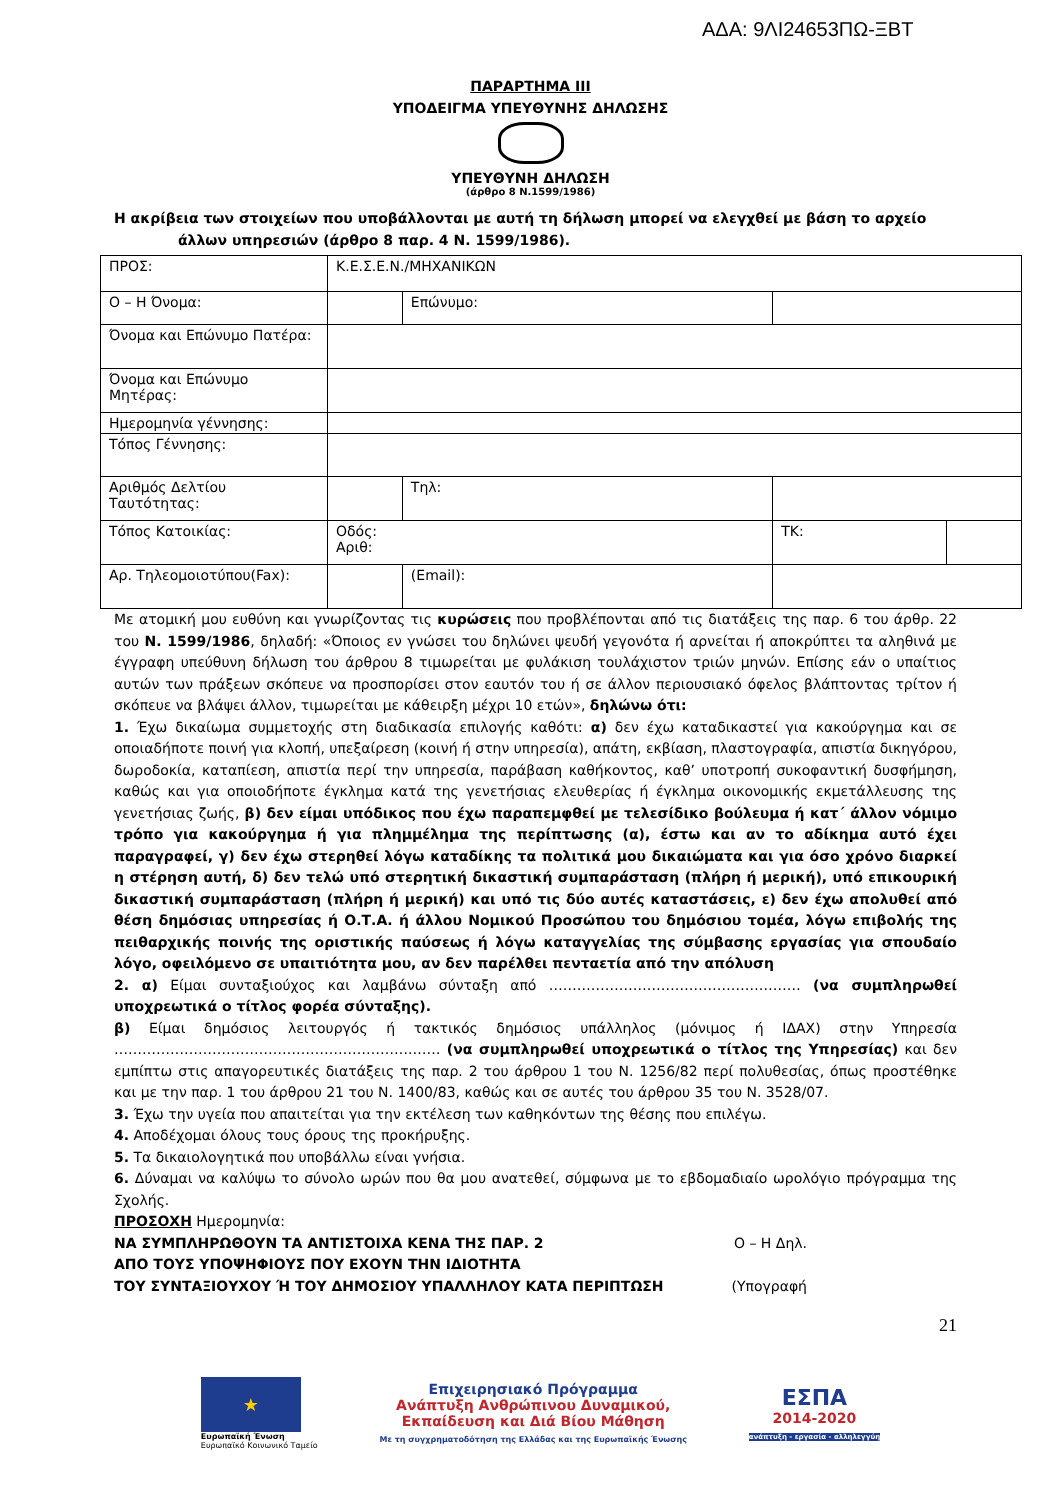ΑΔΑ: 9ΛΙ24653ΠΩ-ΞΒΤ
ΠΑΡΑΡΤΗΜΑ ΙΙΙ
ΥΠΟΔΕΙΓΜΑ ΥΠΕΥΘΥΝΗΣ ΔΗΛΩΣΗΣ
ΥΠΕΥΘΥΝΗ ΔΗΛΩΣΗ
(άρθρο 8 Ν.1599/1986)
Η ακρίβεια των στοιχείων που υποβάλλονται με αυτή τη δήλωση μπορεί να ελεγχθεί με βάση το αρχείο
άλλων υπηρεσιών (άρθρο 8 παρ. 4 Ν. 1599/1986).
| ΠΡΟΣ: | Κ.Ε.Σ.Ε.Ν./ΜΗΧΑΝΙΚΩΝ | | | | |
| Ο – Η Όνομα: | | | Επώνυμο: | | |
| Όνομα και Επώνυμο Πατέρα: | | | | | |
| Όνομα και Επώνυμο Μητέρας: | | | | | |
| Ημερομηνία γέννησης: | | | | | |
| Τόπος Γέννησης: | | | | | |
| Αριθμός Δελτίου Ταυτότητας: | | | Τηλ: | | |
| Τόπος Κατοικίας: | Οδός: Αριθ: | | | ΤΚ: | |
| Αρ. Τηλεομοιοτύπου(Fax): | | | (Email): | | |
Με ατομική μου ευθύνη και γνωρίζοντας τις κυρώσεις που προβλέπονται από τις διατάξεις της παρ. 6 του άρθρ. 22 του Ν. 1599/1986, δηλαδή: «Όποιος εν γνώσει του δηλώνει ψευδή γεγονότα ή αρνείται ή αποκρύπτει τα αληθινά με έγγραφη υπεύθυνη δήλωση του άρθρου 8 τιμωρείται με φυλάκιση τουλάχιστον τριών μηνών. Επίσης εάν ο υπαίτιος αυτών των πράξεων σκόπευε να προσπορίσει στον εαυτόν του ή σε άλλον περιουσιακό όφελος βλάπτοντας τρίτον ή σκόπευε να βλάψει άλλον, τιμωρείται με κάθειρξη μέχρι 10 ετών», δηλώνω ότι:
1. Έχω δικαίωμα συμμετοχής στη διαδικασία επιλογής καθότι: α) δεν έχω καταδικαστεί για κακούργημα και σε οποιαδήποτε ποινή για κλοπή, υπεξαίρεση (κοινή ή στην υπηρεσία), απάτη, εκβίαση, πλαστογραφία, απιστία δικηγόρου, δωροδοκία, καταπίεση, απιστία περί την υπηρεσία, παράβαση καθήκοντος, καθ’ υποτροπή συκοφαντική δυσφήμηση, καθώς και για οποιοδήποτε έγκλημα κατά της γενετήσιας ελευθερίας ή έγκλημα οικονομικής εκμετάλλευσης της γενετήσιας ζωής, β) δεν είμαι υπόδικος που έχω παραπεμφθεί με τελεσίδικο βούλευμα ή κατ΄ άλλον νόμιμο τρόπο για κακούργημα ή για πλημμέλημα της περίπτωσης (α), έστω και αν το αδίκημα αυτό έχει παραγραφεί, γ) δεν έχω στερηθεί λόγω καταδίκης τα πολιτικά μου δικαιώματα και για όσο χρόνο διαρκεί η στέρηση αυτή, δ) δεν τελώ υπό στερητική δικαστική συμπαράσταση (πλήρη ή μερική), υπό επικουρική δικαστική συμπαράσταση (πλήρη ή μερική) και υπό τις δύο αυτές καταστάσεις, ε) δεν έχω απολυθεί από θέση δημόσιας υπηρεσίας ή Ο.Τ.Α. ή άλλου Νομικού Προσώπου του δημόσιου τομέα, λόγω επιβολής της πειθαρχικής ποινής της οριστικής παύσεως ή λόγω καταγγελίας της σύμβασης εργασίας για σπουδαίο λόγο, οφειλόμενο σε υπαιτιότητα μου, αν δεν παρέλθει πενταετία από την απόλυση
2. α) Είμαι συνταξιούχος και λαμβάνω σύνταξη από ……………………………………………… (να συμπληρωθεί υποχρεωτικά ο τίτλος φορέα σύνταξης).
β) Είμαι δημόσιος λειτουργός ή τακτικός δημόσιος υπάλληλος (μόνιμος ή ΙΔΑΧ) στην Υπηρεσία ……………………………………………………….…… (να συμπληρωθεί υποχρεωτικά ο τίτλος της Υπηρεσίας) και δεν εμπίπτω στις απαγορευτικές διατάξεις της παρ. 2 του άρθρου 1 του Ν. 1256/82 περί πολυθεσίας, όπως προστέθηκε και με την παρ. 1 του άρθρου 21 του Ν. 1400/83, καθώς και σε αυτές του άρθρου 35 του Ν. 3528/07.
3. Έχω την υγεία που απαιτείται για την εκτέλεση των καθηκόντων της θέσης που επιλέγω.
4. Αποδέχομαι όλους τους όρους της προκήρυξης.
5. Τα δικαιολογητικά που υποβάλλω είναι γνήσια.
6. Δύναμαι να καλύψω το σύνολο ωρών που θα μου ανατεθεί, σύμφωνα με το εβδομαδιαίο ωρολόγιο πρόγραμμα της Σχολής.
ΠΡΟΣΟΧΗ Ημερομηνία:
ΝΑ ΣΥΜΠΛΗΡΩΘΟΥΝ ΤΑ ΑΝΤΙΣΤΟΙΧΑ ΚΕΝΑ ΤΗΣ ΠΑΡ. 2 Ο – Η Δηλ.
ΑΠΟ ΤΟΥΣ ΥΠΟΨΗΦΙΟΥΣ ΠΟΥ ΕΧΟΥΝ ΤΗΝ ΙΔΙΟΤΗΤΑ
ΤΟΥ ΣΥΝΤΑΞΙΟΥΧΟΥ Ή ΤΟΥ ΔΗΜΟΣΙΟΥ ΥΠΑΛΛΗΛΟΥ ΚΑΤΑ ΠΕΡΙΠΤΩΣΗ (Υπογραφή
21
★
Ευρωπαϊκή Ένωση
Ευρωπαϊκό Κοινωνικό Ταμείο
Επιχειρησιακό Πρόγραμμα
Ανάπτυξη Ανθρώπινου Δυναμικού,
Εκπαίδευση και Διά Βίου Μάθηση
Με τη συγχρηματοδότηση της Ελλάδας και της Ευρωπαϊκής Ένωσης
ΕΣΠΑ
2014-2020
ανάπτυξη - εργασία - αλληλεγγύη